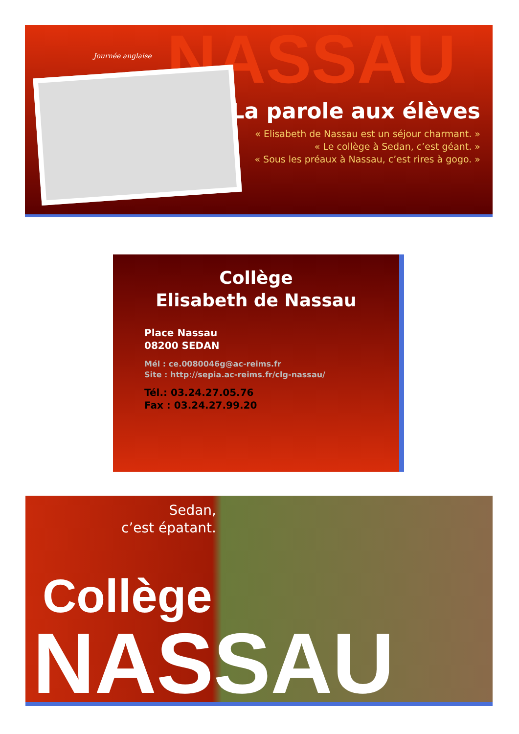NASSAU
Journée anglaise
La parole aux élèves
« Elisabeth de Nassau est un séjour charmant. »
« Le collège à Sedan, c’est géant. »
« Sous les préaux à Nassau, c’est rires à gogo. »
Collège
Elisabeth de Nassau
Place Nassau
08200 SEDAN
Mél : ce.0080046g@ac-reims.fr
Site : http://sepia.ac-reims.fr/clg-nassau/
Tél.: 03.24.27.05.76
Fax : 03.24.27.99.20
Sedan,
c’est épatant.
Collège
NASSAU